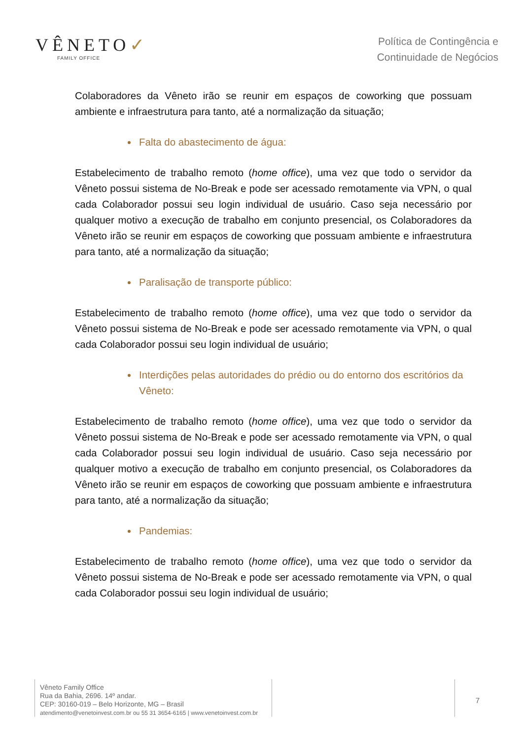VÊNETO✓
FAMILY OFFICE
Política de Contingência e
Continuidade de Negócios
Colaboradores da Vêneto irão se reunir em espaços de coworking que possuam ambiente e infraestrutura para tanto, até a normalização da situação;
Falta do abastecimento de água:
Estabelecimento de trabalho remoto (home office), uma vez que todo o servidor da Vêneto possui sistema de No-Break e pode ser acessado remotamente via VPN, o qual cada Colaborador possui seu login individual de usuário. Caso seja necessário por qualquer motivo a execução de trabalho em conjunto presencial, os Colaboradores da Vêneto irão se reunir em espaços de coworking que possuam ambiente e infraestrutura para tanto, até a normalização da situação;
Paralisação de transporte público:
Estabelecimento de trabalho remoto (home office), uma vez que todo o servidor da Vêneto possui sistema de No-Break e pode ser acessado remotamente via VPN, o qual cada Colaborador possui seu login individual de usuário;
Interdições pelas autoridades do prédio ou do entorno dos escritórios da Vêneto:
Estabelecimento de trabalho remoto (home office), uma vez que todo o servidor da Vêneto possui sistema de No-Break e pode ser acessado remotamente via VPN, o qual cada Colaborador possui seu login individual de usuário. Caso seja necessário por qualquer motivo a execução de trabalho em conjunto presencial, os Colaboradores da Vêneto irão se reunir em espaços de coworking que possuam ambiente e infraestrutura para tanto, até a normalização da situação;
Pandemias:
Estabelecimento de trabalho remoto (home office), uma vez que todo o servidor da Vêneto possui sistema de No-Break e pode ser acessado remotamente via VPN, o qual cada Colaborador possui seu login individual de usuário;
Vêneto Family Office
Rua da Bahia, 2696. 14º andar.
CEP: 30160-019 – Belo Horizonte, MG – Brasil
atendimento@venetoinvest.com.br ou 55 31 3654-6165 | www.venetoinvest.com.br
7